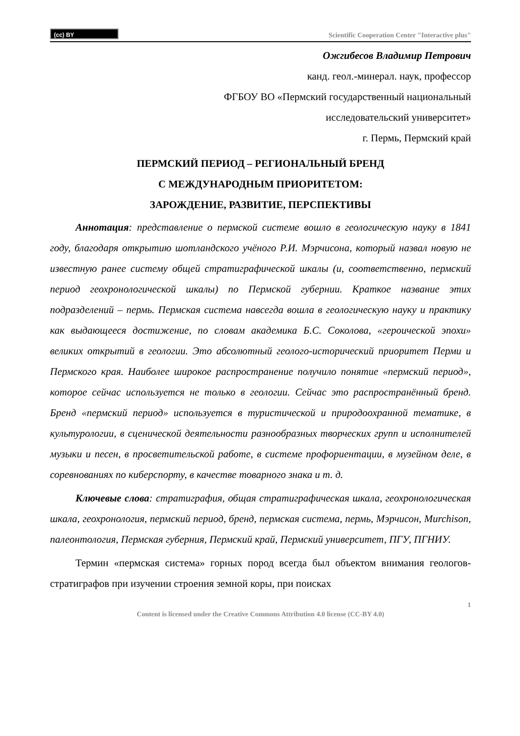(cc) BY
Scientific Cooperation Center "Interactive plus"
Ожгибесов Владимир Петрович
канд. геол.-минерал. наук, профессор
ФГБОУ ВО «Пермский государственный национальный
исследовательский университет»
г. Пермь, Пермский край
ПЕРМСКИЙ ПЕРИОД – РЕГИОНАЛЬНЫЙ БРЕНД
С МЕЖДУНАРОДНЫМ ПРИОРИТЕТОМ:
ЗАРОЖДЕНИЕ, РАЗВИТИЕ, ПЕРСПЕКТИВЫ
Аннотация: представление о пермской системе вошло в геологическую науку в 1841 году, благодаря открытию шотландского учёного Р.И. Мэрчисона, который назвал новую не известную ранее систему общей стратиграфической шкалы (и, соответственно, пермский период геохронологической шкалы) по Пермской губернии. Краткое название этих подразделений – пермь. Пермская система навсегда вошла в геологическую науку и практику как выдающееся достижение, по словам академика Б.С. Соколова, «героической эпохи» великих открытий в геологии. Это абсолютный геолого-исторический приоритет Перми и Пермского края. Наиболее широкое распространение получило понятие «пермский период», которое сейчас используется не только в геологии. Сейчас это распространённый бренд. Бренд «пермский период» используется в туристической и природоохранной тематике, в культурологии, в сценической деятельности разнообразных творческих групп и исполнителей музыки и песен, в просветительской работе, в системе профориентации, в музейном деле, в соревнованиях по киберспорту, в качестве товарного знака и т. д.
Ключевые слова: стратиграфия, общая стратиграфическая шкала, геохронологическая шкала, геохронология, пермский период, бренд, пермская система, пермь, Мэрчисон, Murchison, палеонтология, Пермская губерния, Пермский край, Пермский университет, ПГУ, ПГНИУ.
Термин «пермская система» горных пород всегда был объектом внимания геологов-стратиграфов при изучении строения земной коры, при поисках
1
Content is licensed under the Creative Commons Attribution 4.0 license (CC-BY 4.0)